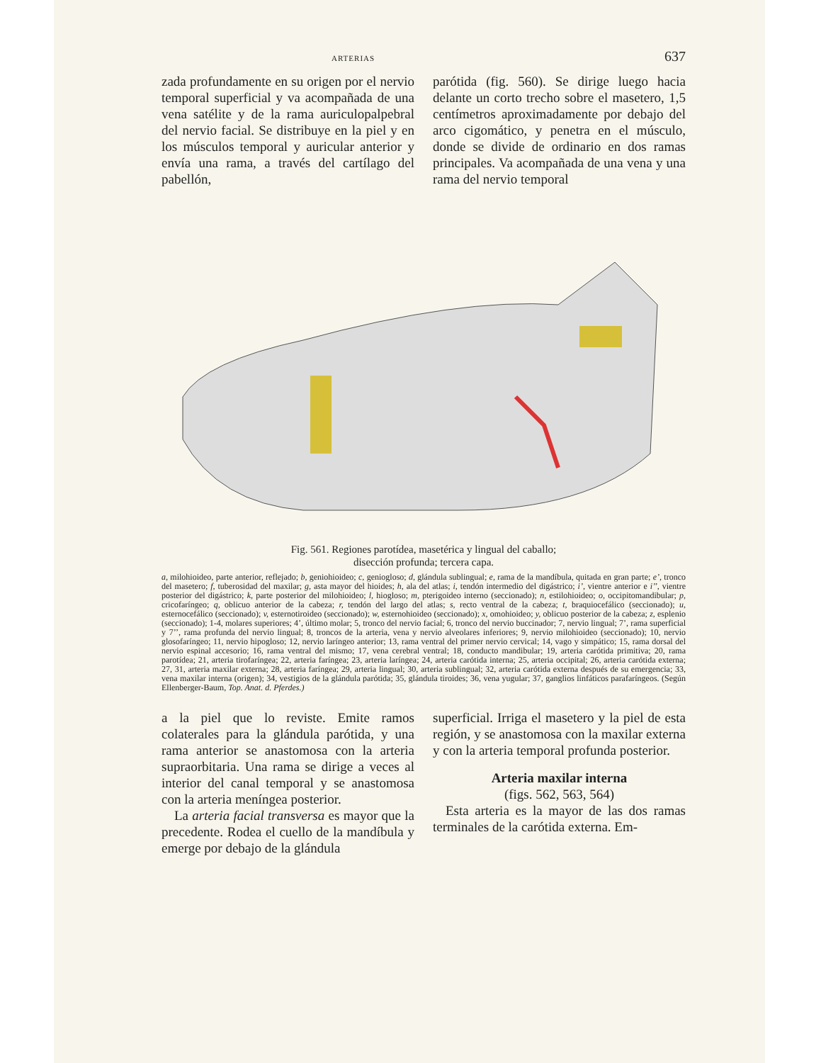ARTERIAS 637
zada profundamente en su origen por el nervio temporal superficial y va acompañada de una vena satélite y de la rama auriculopalpebral del nervio facial. Se distribuye en la piel y en los músculos temporal y auricular anterior y envía una rama, a través del cartílago del pabellón,
parótida (fig. 560). Se dirige luego hacia delante un corto trecho sobre el masetero, 1,5 centímetros aproximadamente por debajo del arco cigomático, y penetra en el músculo, donde se divide de ordinario en dos ramas principales. Va acompañada de una vena y una rama del nervio temporal
Fig. 561. Regiones parotídea, masetérica y lingual del caballo;
disección profunda; tercera capa.
a, milohioideo, parte anterior, reflejado; b, geniohioideo; c, geniogloso; d, glándula sublingual; e, rama de la mandíbula, quitada en gran parte; e’, tronco del masetero; f, tuberosidad del maxilar; g, asta mayor del hioides; h, ala del atlas; i, tendón intermedio del digástrico; i’, vientre anterior e i’’, vientre posterior del digástrico; k, parte posterior del milohioideo; l, hiogloso; m, pterigoideo interno (seccionado); n, estilohioideo; o, occipitomandibular; p, cricofaríngeo; q, oblicuo anterior de la cabeza; r, tendón del largo del atlas; s, recto ventral de la cabeza; t, braquiocefálico (seccionado); u, esternocefálico (seccionado); v, esternotiroideo (seccionado); w, esternohioideo (seccionado); x, omohioideo; y, oblicuo posterior de la cabeza; z, esplenio (seccionado); 1-4, molares superiores; 4’, último molar; 5, tronco del nervio facial; 6, tronco del nervio buccinador; 7, nervio lingual; 7’, rama superficial y 7’’, rama profunda del nervio lingual; 8, troncos de la arteria, vena y nervio alveolares inferiores; 9, nervio milohioideo (seccionado); 10, nervio glosofaríngeo; 11, nervio hipogloso; 12, nervio laríngeo anterior; 13, rama ventral del primer nervio cervical; 14, vago y simpático; 15, rama dorsal del nervio espinal accesorio; 16, rama ventral del mismo; 17, vena cerebral ventral; 18, conducto mandibular; 19, arteria carótida primitiva; 20, rama parotídea; 21, arteria tirofaríngea; 22, arteria faríngea; 23, arteria laríngea; 24, arteria carótida interna; 25, arteria occipital; 26, arteria carótida externa; 27, 31, arteria maxilar externa; 28, arteria faríngea; 29, arteria lingual; 30, arteria sublingual; 32, arteria carótida externa después de su emergencia; 33, vena maxilar interna (origen); 34, vestigios de la glándula parótida; 35, glándula tiroides; 36, vena yugular; 37, ganglios linfáticos parafaríngeos. (Según Ellenberger-Baum, Top. Anat. d. Pferdes.)
a la piel que lo reviste. Emite ramos colaterales para la glándula parótida, y una rama anterior se anastomosa con la arteria supraorbitaria. Una rama se dirige a veces al interior del canal temporal y se anastomosa con la arteria meníngea posterior.
La arteria facial transversa es mayor que la precedente. Rodea el cuello de la mandíbula y emerge por debajo de la glándula
superficial. Irriga el masetero y la piel de esta región, y se anastomosa con la maxilar externa y con la arteria temporal profunda posterior.
Arteria maxilar interna
(figs. 562, 563, 564)
Esta arteria es la mayor de las dos ramas terminales de la carótida externa. Em-